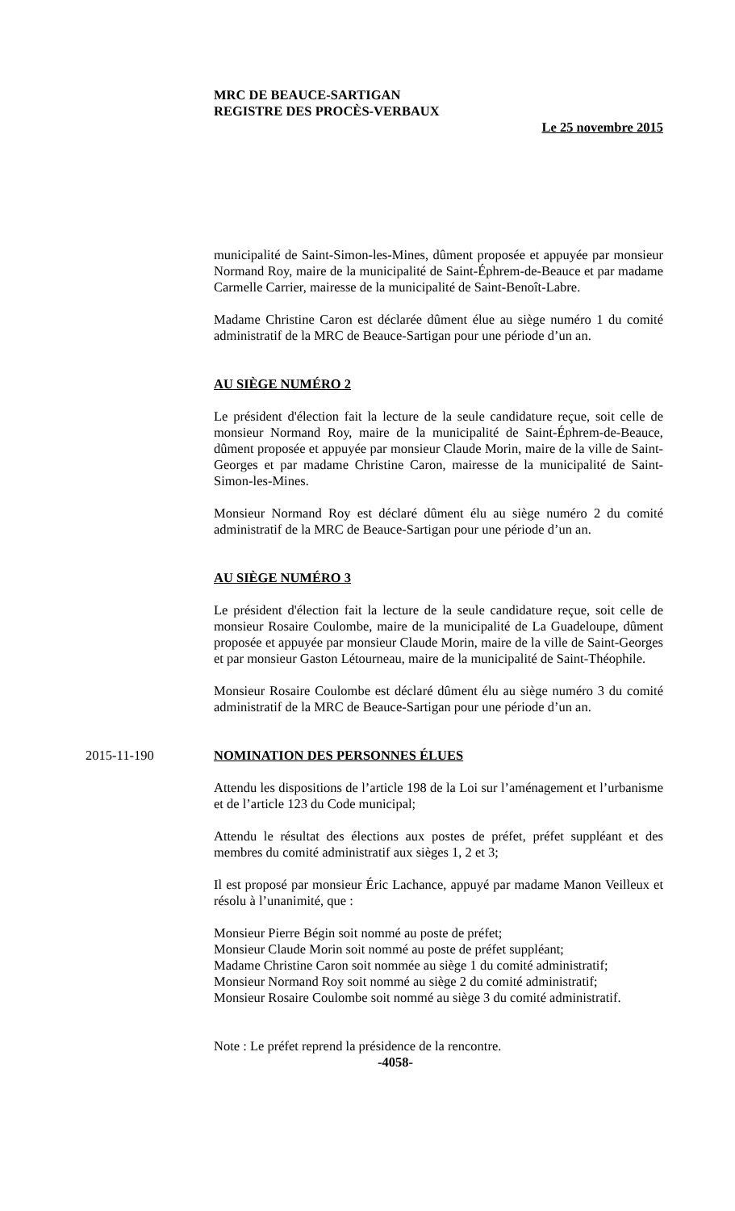MRC DE BEAUCE-SARTIGAN
REGISTRE DES PROCÈS-VERBAUX
Le 25 novembre 2015
municipalité de Saint-Simon-les-Mines, dûment proposée et appuyée par monsieur Normand Roy, maire de la municipalité de Saint-Éphrem-de-Beauce et par madame Carmelle Carrier, mairesse de la municipalité de Saint-Benoît-Labre.
Madame Christine Caron est déclarée dûment élue au siège numéro 1 du comité administratif de la MRC de Beauce-Sartigan pour une période d’un an.
AU SIÈGE NUMÉRO 2
Le président d'élection fait la lecture de la seule candidature reçue, soit celle de monsieur Normand Roy, maire de la municipalité de Saint-Éphrem-de-Beauce, dûment proposée et appuyée par monsieur Claude Morin, maire de la ville de Saint-Georges et par madame Christine Caron, mairesse de la municipalité de Saint-Simon-les-Mines.
Monsieur Normand Roy est déclaré dûment élu au siège numéro 2 du comité administratif de la MRC de Beauce-Sartigan pour une période d’un an.
AU SIÈGE NUMÉRO 3
Le président d'élection fait la lecture de la seule candidature reçue, soit celle de monsieur Rosaire Coulombe, maire de la municipalité de La Guadeloupe, dûment proposée et appuyée par monsieur Claude Morin, maire de la ville de Saint-Georges et par monsieur Gaston Létourneau, maire de la municipalité de Saint-Théophile.
Monsieur Rosaire Coulombe est déclaré dûment élu au siège numéro 3 du comité administratif de la MRC de Beauce-Sartigan pour une période d’un an.
2015-11-190 NOMINATION DES PERSONNES ÉLUES
Attendu les dispositions de l’article 198 de la Loi sur l’aménagement et l’urbanisme et de l’article 123 du Code municipal;
Attendu le résultat des élections aux postes de préfet, préfet suppléant et des membres du comité administratif aux sièges 1, 2 et 3;
Il est proposé par monsieur Éric Lachance, appuyé par madame Manon Veilleux et résolu à l’unanimité, que :
Monsieur Pierre Bégin soit nommé au poste de préfet;
Monsieur Claude Morin soit nommé au poste de préfet suppléant;
Madame Christine Caron soit nommée au siège 1 du comité administratif;
Monsieur Normand Roy soit nommé au siège 2 du comité administratif;
Monsieur Rosaire Coulombe soit nommé au siège 3 du comité administratif.
Note : Le préfet reprend la présidence de la rencontre.
-4058-